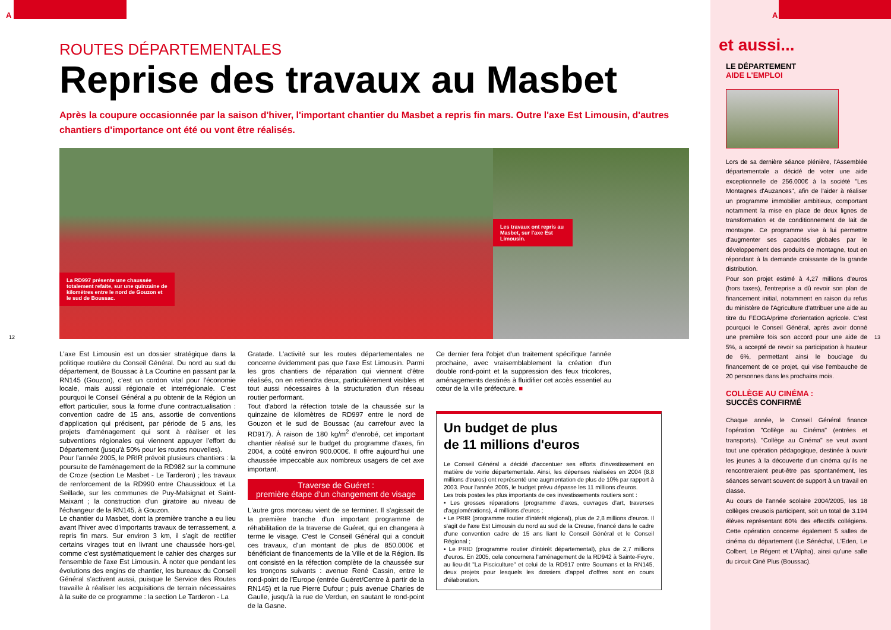ACTIONS
ROUTES DÉPARTEMENTALES
Reprise des travaux au Masbet
Après la coupure occasionnée par la saison d'hiver, l'important chantier du Masbet a repris fin mars. Outre l'axe Est Limousin, d'autres chantiers d'importance ont été ou vont être réalisés.
La RD997 présente une chaussée totalement refaite, sur une quinzaine de kilomètres entre le nord de Gouzon et le sud de Boussac.
Les travaux ont repris au Masbet, sur l'axe Est Limousin.
L'axe Est Limousin est un dossier stratégique dans la politique routière du Conseil Général. Du nord au sud du département, de Boussac à La Courtine en passant par la RN145 (Gouzon), c'est un cordon vital pour l'économie locale, mais aussi régionale et interrégionale. C'est pourquoi le Conseil Général a pu obtenir de la Région un effort particulier, sous la forme d'une contractualisation : convention cadre de 15 ans, assortie de conventions d'application qui précisent, par période de 5 ans, les projets d'aménagement qui sont à réaliser et les subventions régionales qui viennent appuyer l'effort du Département (jusqu'à 50% pour les routes nouvelles).
Pour l'année 2005, le PRIR prévoit plusieurs chantiers : la poursuite de l'aménagement de la RD982 sur la commune de Croze (section Le Masbet - Le Tarderon) ; les travaux de renforcement de la RD990 entre Chaussidoux et La Seillade, sur les communes de Puy-Malsignat et Saint-Maixant ; la construction d'un giratoire au niveau de l'échangeur de la RN145, à Gouzon.
Le chantier du Masbet, dont la première tranche a eu lieu avant l'hiver avec d'importants travaux de terrassement, a repris fin mars. Sur environ 3 km, il s'agit de rectifier certains virages tout en livrant une chaussée hors-gel, comme c'est systématiquement le cahier des charges sur l'ensemble de l'axe Est Limousin. À noter que pendant les évolutions des engins de chantier, les bureaux du Conseil Général s'activent aussi, puisque le Service des Routes travaille à réaliser les acquisitions de terrain nécessaires à la suite de ce programme : la section Le Tarderon - La
Gratade. L'activité sur les routes départementales ne concerne évidemment pas que l'axe Est Limousin. Parmi les gros chantiers de réparation qui viennent d'être réalisés, on en retiendra deux, particulièrement visibles et tout aussi nécessaires à la structuration d'un réseau routier performant.
Tout d'abord la réfection totale de la chaussée sur la quinzaine de kilomètres de RD997 entre le nord de Gouzon et le sud de Boussac (au carrefour avec la RD917). À raison de 180 kg/m<sup>2</sup> d'enrobé, cet important chantier réalisé sur le budget du programme d'axes, fin 2004, a coûté environ 900.000€. Il offre aujourd'hui une chaussée impeccable aux nombreux usagers de cet axe important.
Traverse de Guéret :
première étape d'un changement de visage
L'autre gros morceau vient de se terminer. Il s'agissait de la première tranche d'un important programme de réhabilitation de la traverse de Guéret, qui en changera à terme le visage. C'est le Conseil Général qui a conduit ces travaux, d'un montant de plus de 850.000€ et bénéficiant de financements de la Ville et de la Région. Ils ont consisté en la réfection complète de la chaussée sur les tronçons suivants : avenue René Cassin, entre le rond-point de l'Europe (entrée Guéret/Centre à partir de la RN145) et la rue Pierre Dufour ; puis avenue Charles de Gaulle, jusqu'à la rue de Verdun, en sautant le rond-point de la Gasne.
Ce dernier fera l'objet d'un traitement spécifique l'année prochaine, avec vraisemblablement la création d'un double rond-point et la suppression des feux tricolores, aménagements destinés à fluidifier cet accès essentiel au cœur de la ville préfecture. ■
Un budget de plus
de 11 millions d'euros
Le Conseil Général a décidé d'accentuer ses efforts d'investissement en matière de voirie départementale. Ainsi, les dépenses réalisées en 2004 (8,8 millions d'euros) ont représenté une augmentation de plus de 10% par rapport à 2003. Pour l'année 2005, le budget prévu dépasse les 11 millions d'euros.
Les trois postes les plus importants de ces investissements routiers sont :
• Les grosses réparations (programme d'axes, ouvrages d'art, traverses d'agglomérations), 4 millions d'euros ;
• Le PRIR (programme routier d'intérêt régional), plus de 2,8 millions d'euros. Il s'agit de l'axe Est Limousin du nord au sud de la Creuse, financé dans le cadre d'une convention cadre de 15 ans liant le Conseil Général et le Conseil Régional ;
• Le PRID (programme routier d'intérêt départemental), plus de 2,7 millions d'euros. En 2005, cela concernera l'aménagement de la RD942 à Sainte-Feyre, au lieu-dit "La Pisciculture" et celui de la RD917 entre Soumans et la RN145, deux projets pour lesquels les dossiers d'appel d'offres sont en cours d'élaboration.
12
ACTIONS
et aussi...
LE DÉPARTEMENT
AIDE L'EMPLOI
Lors de sa dernière séance plénière, l'Assemblée départementale a décidé de voter une aide exceptionnelle de 256.000€ à la société "Les Montagnes d'Auzances", afin de l'aider à réaliser un programme immobilier ambitieux, comportant notamment la mise en place de deux lignes de transformation et de conditionnement de lait de montagne. Ce programme vise à lui permettre d'augmenter ses capacités globales par le développement des produits de montagne, tout en répondant à la demande croissante de la grande distribution.
Pour son projet estimé à 4,27 millions d'euros (hors taxes), l'entreprise a dû revoir son plan de financement initial, notamment en raison du refus du ministère de l'Agriculture d'attribuer une aide au titre du FEOGA/prime d'orientation agricole. C'est pourquoi le Conseil Général, après avoir donné une première fois son accord pour une aide de 5%, a accepté de revoir sa participation à hauteur de 6%, permettant ainsi le bouclage du financement de ce projet, qui vise l'embauche de 20 personnes dans les prochains mois.
COLLÈGE AU CINÉMA :
SUCCÈS CONFIRMÉ
Chaque année, le Conseil Général finance l'opération "Collège au Cinéma" (entrées et transports). "Collège au Cinéma" se veut avant tout une opération pédagogique, destinée à ouvrir les jeunes à la découverte d'un cinéma qu'ils ne rencontreraient peut-être pas spontanément, les séances servant souvent de support à un travail en classe.
Au cours de l'année scolaire 2004/2005, les 18 collèges creusois participent, soit un total de 3.194 élèves représentant 60% des effectifs collégiens. Cette opération concerne également 5 salles de cinéma du département (Le Sénéchal, L'Eden, Le Colbert, Le Régent et L'Alpha), ainsi qu'une salle du circuit Ciné Plus (Boussac).
13